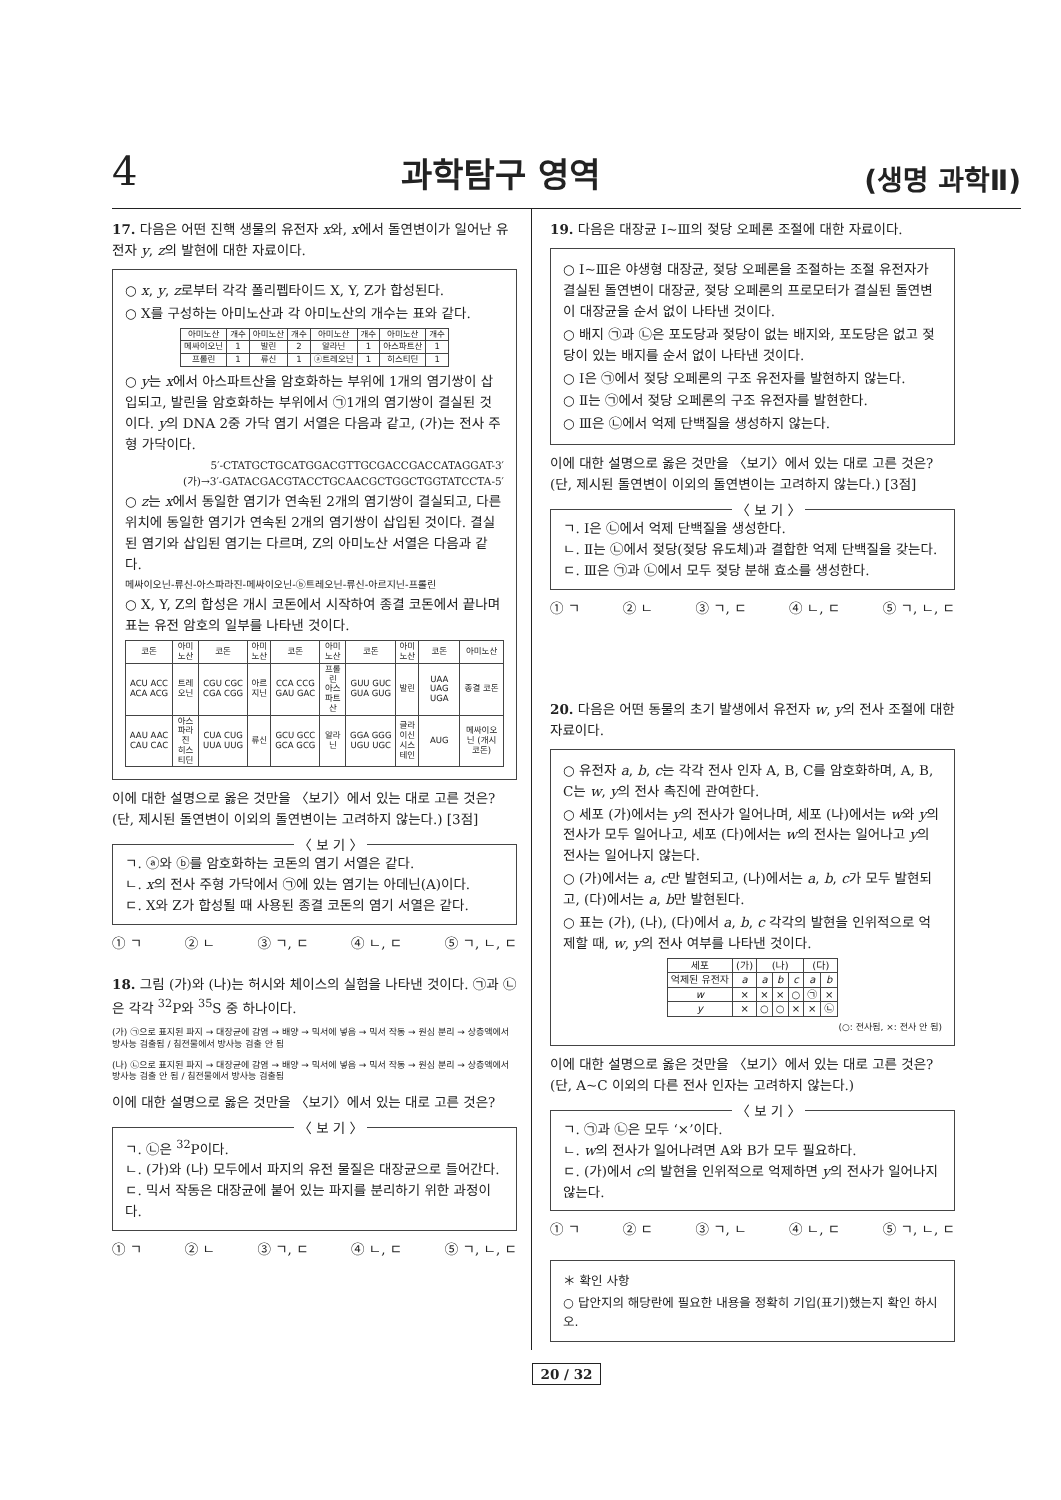4 과학탐구 영역 (생명 과학Ⅱ)
17. 다음은 어떤 진핵 생물의 유전자 x와, x에서 돌연변이가 일어난 유전자 y, z의 발현에 대한 자료이다.
○ x, y, z로부터 각각 폴리펩타이드 X, Y, Z가 합성된다.
○ X를 구성하는 아미노산과 각 아미노산의 개수는 표와 같다.
| 아미노산 | 개수 | 아미노산 | 개수 | 아미노산 | 개수 | 아미노산 | 개수 |
| --- | --- | --- | --- | --- | --- | --- | --- |
| 메싸이오닌 | 1 | 발린 | 2 | 알라닌 | 1 | 아스파트산 | 1 |
| 프롤린 | 1 | 류신 | 1 | ⓐ트레오닌 | 1 | 히스티딘 | 1 |
○ y는 x에서 아스파트산을 암호화하는 부위에 1개의 염기쌍이 삽입되고, 발린을 암호화하는 부위에서 ㉠1개의 염기쌍이 결실된 것이다. y의 DNA 2중 가닥 염기 서열은 다음과 같고, (가)는 전사 주형 가닥이다.
5′-CTATGCTGCATGGACGTTGCGACCGACCATAGGAT-3′
(가)→3′-GATACGACGTACCTGCAACGCTGGCTGGTATCCTA-5′
○ z는 x에서 동일한 염기가 연속된 2개의 염기쌍이 결실되고, 다른 위치에 동일한 염기가 연속된 2개의 염기쌍이 삽입된 것이다. 결실된 염기와 삽입된 염기는 다르며, Z의 아미노산 서열은 다음과 같다.
메싸이오닌-류신-아스파라진-메싸이오닌-ⓑ트레오닌-류신-아르지닌-프롤린
○ X, Y, Z의 합성은 개시 코돈에서 시작하여 종결 코돈에서 끝나며 표는 유전 암호의 일부를 나타낸 것이다.
| 코돈 | 아미노산 | 코돈 | 아미노산 | 코돈 | 아미노산 | 코돈 | 아미노산 | 코돈 | 아미노산 |
| --- | --- | --- | --- | --- | --- | --- | --- | --- | --- |
| ACU ACC ACA ACG | 트레오닌 | CGU CGC CGA CGG | 아르지닌 | CCA CCG GAU GAC | 프롤린 아스파트산 | GUU GUC GUA GUG | 발린 | UAA UAG UGA | 종결 코돈 |
| AAU AAC CAU CAC | 아스파라진 히스티딘 | CUA CUG UUA UUG | 류신 | GCU GCC GCA GCG | 알라닌 | GGA GGG UGU UGC | 글라이신 시스테인 | AUG | 메싸이오닌 (개시 코돈) |
이에 대한 설명으로 옳은 것만을 〈보기〉에서 있는 대로 고른 것은? (단, 제시된 돌연변이 이외의 돌연변이는 고려하지 않는다.) [3점]
〈 보 기 〉
ㄱ. ⓐ와 ⓑ를 암호화하는 코돈의 염기 서열은 같다.
ㄴ. x의 전사 주형 가닥에서 ㉠에 있는 염기는 아데닌(A)이다.
ㄷ. X와 Z가 합성될 때 사용된 종결 코돈의 염기 서열은 같다.
① ㄱ ② ㄴ ③ ㄱ, ㄷ ④ ㄴ, ㄷ ⑤ ㄱ, ㄴ, ㄷ
18. 그림 (가)와 (나)는 허시와 체이스의 실험을 나타낸 것이다. ㉠과 ㉡은 각각 <sup>32</sup>P와 <sup>35</sup>S 중 하나이다.
(가) ㉠으로 표지된 파지 → 대장균에 감염 → 배양 → 믹서에 넣음 → 믹서 작동 → 원심 분리 → 상층액에서 방사능 검출됨 / 침전물에서 방사능 검출 안 됨
(나) ㉡으로 표지된 파지 → 대장균에 감염 → 배양 → 믹서에 넣음 → 믹서 작동 → 원심 분리 → 상층액에서 방사능 검출 안 됨 / 침전물에서 방사능 검출됨
이에 대한 설명으로 옳은 것만을 〈보기〉에서 있는 대로 고른 것은?
〈 보 기 〉
ㄱ. ㉡은 <sup>32</sup>P이다.
ㄴ. (가)와 (나) 모두에서 파지의 유전 물질은 대장균으로 들어간다.
ㄷ. 믹서 작동은 대장균에 붙어 있는 파지를 분리하기 위한 과정이다.
① ㄱ ② ㄴ ③ ㄱ, ㄷ ④ ㄴ, ㄷ ⑤ ㄱ, ㄴ, ㄷ
19. 다음은 대장균 Ⅰ~Ⅲ의 젖당 오페론 조절에 대한 자료이다.
○ Ⅰ~Ⅲ은 야생형 대장균, 젖당 오페론을 조절하는 조절 유전자가 결실된 돌연변이 대장균, 젖당 오페론의 프로모터가 결실된 돌연변이 대장균을 순서 없이 나타낸 것이다.
○ 배지 ㉠과 ㉡은 포도당과 젖당이 없는 배지와, 포도당은 없고 젖당이 있는 배지를 순서 없이 나타낸 것이다.
○ Ⅰ은 ㉠에서 젖당 오페론의 구조 유전자를 발현하지 않는다.
○ Ⅱ는 ㉠에서 젖당 오페론의 구조 유전자를 발현한다.
○ Ⅲ은 ㉡에서 억제 단백질을 생성하지 않는다.
이에 대한 설명으로 옳은 것만을 〈보기〉에서 있는 대로 고른 것은? (단, 제시된 돌연변이 이외의 돌연변이는 고려하지 않는다.) [3점]
〈 보 기 〉
ㄱ. Ⅰ은 ㉡에서 억제 단백질을 생성한다.
ㄴ. Ⅱ는 ㉡에서 젖당(젖당 유도체)과 결합한 억제 단백질을 갖는다.
ㄷ. Ⅲ은 ㉠과 ㉡에서 모두 젖당 분해 효소를 생성한다.
① ㄱ ② ㄴ ③ ㄱ, ㄷ ④ ㄴ, ㄷ ⑤ ㄱ, ㄴ, ㄷ
20. 다음은 어떤 동물의 초기 발생에서 유전자 w, y의 전사 조절에 대한 자료이다.
○ 유전자 a, b, c는 각각 전사 인자 A, B, C를 암호화하며, A, B, C는 w, y의 전사 촉진에 관여한다.
○ 세포 (가)에서는 y의 전사가 일어나며, 세포 (나)에서는 w와 y의 전사가 모두 일어나고, 세포 (다)에서는 w의 전사는 일어나고 y의 전사는 일어나지 않는다.
○ (가)에서는 a, c만 발현되고, (나)에서는 a, b, c가 모두 발현되고, (다)에서는 a, b만 발현된다.
○ 표는 (가), (나), (다)에서 a, b, c 각각의 발현을 인위적으로 억제할 때, w, y의 전사 여부를 나타낸 것이다.
| 세포 | (가) | (나) | | | (다) | |
| --- | --- | --- | --- | --- | --- | --- |
| 억제된 유전자 | a | a | b | c | a | b |
| w | × | × | × | ○ | ㉠ | × |
| y | × | ○ | ○ | × | × | ㉡ |
(○: 전사됨, ×: 전사 안 됨)
이에 대한 설명으로 옳은 것만을 〈보기〉에서 있는 대로 고른 것은? (단, A~C 이외의 다른 전사 인자는 고려하지 않는다.)
〈 보 기 〉
ㄱ. ㉠과 ㉡은 모두 ‘×’이다.
ㄴ. w의 전사가 일어나려면 A와 B가 모두 필요하다.
ㄷ. (가)에서 c의 발현을 인위적으로 억제하면 y의 전사가 일어나지 않는다.
① ㄱ ② ㄷ ③ ㄱ, ㄴ ④ ㄴ, ㄷ ⑤ ㄱ, ㄴ, ㄷ
＊ 확인 사항
○ 답안지의 해당란에 필요한 내용을 정확히 기입(표기)했는지 확인 하시오.
20 / 32